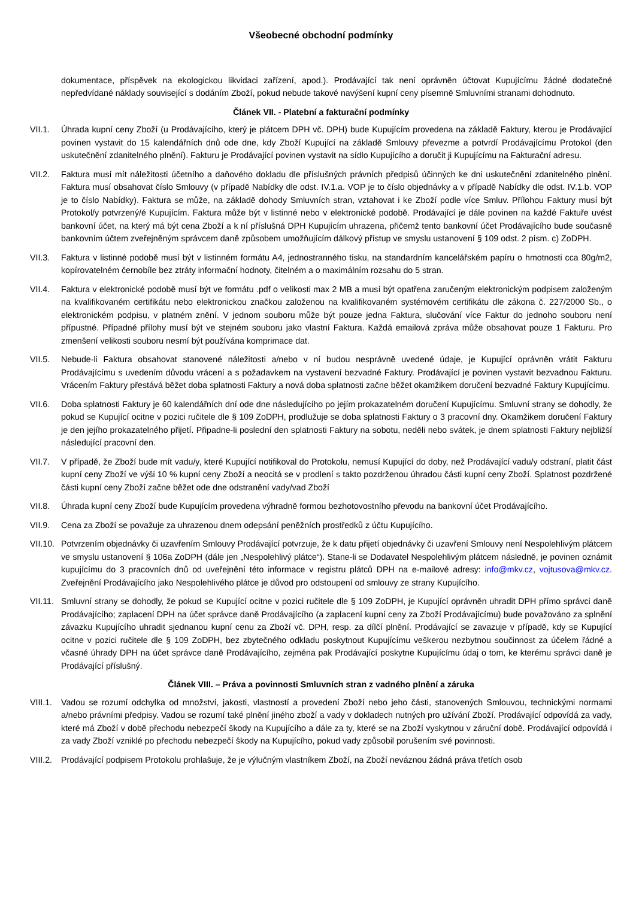Všeobecné obchodní podmínky
dokumentace, příspěvek na ekologickou likvidaci zařízení, apod.). Prodávající tak není oprávněn účtovat Kupujícímu žádné dodatečné nepředvídané náklady související s dodáním Zboží, pokud nebude takové navýšení kupní ceny písemně Smluvními stranami dohodnuto.
Článek VII. - Platební a fakturační podmínky
VII.1. Úhrada kupní ceny Zboží (u Prodávajícího, který je plátcem DPH vč. DPH) bude Kupujícím provedena na základě Faktury, kterou je Prodávající povinen vystavit do 15 kalendářních dnů ode dne, kdy Zboží Kupující na základě Smlouvy převezme a potvrdí Prodávajícímu Protokol (den uskutečnění zdanitelného plnění). Fakturu je Prodávající povinen vystavit na sídlo Kupujícího a doručit ji Kupujícímu na Fakturační adresu.
VII.2. Faktura musí mít náležitosti účetního a daňového dokladu dle příslušných právních předpisů účinných ke dni uskutečnění zdanitelného plnění. Faktura musí obsahovat číslo Smlouvy (v případě Nabídky dle odst. IV.1.a. VOP je to číslo objednávky a v případě Nabídky dle odst. IV.1.b. VOP je to číslo Nabídky). Faktura se může, na základě dohody Smluvních stran, vztahovat i ke Zboží podle více Smluv. Přílohou Faktury musí být Protokol/y potvrzený/é Kupujícím. Faktura může být v listinné nebo v elektronické podobě. Prodávající je dále povinen na každé Faktuře uvést bankovní účet, na který má být cena Zboží a k ní příslušná DPH Kupujícím uhrazena, přičemž tento bankovní účet Prodávajícího bude současně bankovním účtem zveřejněným správcem daně způsobem umožňujícím dálkový přístup ve smyslu ustanovení § 109 odst. 2 písm. c) ZoDPH.
VII.3. Faktura v listinné podobě musí být v listinném formátu A4, jednostranného tisku, na standardním kancelářském papíru o hmotnosti cca 80g/m2, kopírovatelném černobíle bez ztráty informační hodnoty, čitelném a o maximálním rozsahu do 5 stran.
VII.4. Faktura v elektronické podobě musí být ve formátu .pdf o velikosti max 2 MB a musí být opatřena zaručeným elektronickým podpisem založeným na kvalifikovaném certifikátu nebo elektronickou značkou založenou na kvalifikovaném systémovém certifikátu dle zákona č. 227/2000 Sb., o elektronickém podpisu, v platném znění. V jednom souboru může být pouze jedna Faktura, slučování více Faktur do jednoho souboru není přípustné. Případné přílohy musí být ve stejném souboru jako vlastní Faktura. Každá emailová zpráva může obsahovat pouze 1 Fakturu. Pro zmenšení velikosti souboru nesmí být používána komprimace dat.
VII.5. Nebude-li Faktura obsahovat stanovené náležitosti a/nebo v ní budou nesprávně uvedené údaje, je Kupující oprávněn vrátit Fakturu Prodávajícímu s uvedením důvodu vrácení a s požadavkem na vystavení bezvadné Faktury. Prodávající je povinen vystavit bezvadnou Fakturu. Vrácením Faktury přestává běžet doba splatnosti Faktury a nová doba splatnosti začne běžet okamžikem doručení bezvadné Faktury Kupujícímu.
VII.6. Doba splatnosti Faktury je 60 kalendářních dní ode dne následujícího po jejím prokazatelném doručení Kupujícímu. Smluvní strany se dohodly, že pokud se Kupující ocitne v pozici ručitele dle § 109 ZoDPH, prodlužuje se doba splatnosti Faktury o 3 pracovní dny. Okamžikem doručení Faktury je den jejího prokazatelného přijetí. Připadne-li poslední den splatnosti Faktury na sobotu, neděli nebo svátek, je dnem splatnosti Faktury nejbližší následující pracovní den.
VII.7. V případě, že Zboží bude mít vadu/y, které Kupující notifikoval do Protokolu, nemusí Kupující do doby, než Prodávající vadu/y odstraní, platit část kupní ceny Zboží ve výši 10 % kupní ceny Zboží a neocitá se v prodlení s takto pozdrženou úhradou části kupní ceny Zboží. Splatnost pozdržené části kupní ceny Zboží začne běžet ode dne odstranění vady/vad Zboží
VII.8. Úhrada kupní ceny Zboží bude Kupujícím provedena výhradně formou bezhotovostního převodu na bankovní účet Prodávajícího.
VII.9. Cena za Zboží se považuje za uhrazenou dnem odepsání peněžních prostředků z účtu Kupujícího.
VII.10.
Potvrzením objednávky či uzavřením Smlouvy Prodávající potvrzuje, že k datu přijetí objednávky či uzavření Smlouvy není Nespolehlivým plátcem ve smyslu ustanovení § 106a ZoDPH (dále jen „Nespolehlivý plátce“). Stane-li se Dodavatel Nespolehlivým plátcem následně, je povinen oznámit kupujícímu do 3 pracovních dnů od uveřejnění této informace v registru plátců DPH na e-mailové adresy: info@mkv.cz, vojtusova@mkv.cz. Zveřejnění Prodávajícího jako Nespolehlivého plátce je důvod pro odstoupení od smlouvy ze strany Kupujícího.
VII.11.
Smluvní strany se dohodly, že pokud se Kupující ocitne v pozici ručitele dle § 109 ZoDPH, je Kupující oprávněn uhradit DPH přímo správci daně Prodávajícího; zaplacení DPH na účet správce daně Prodávajícího (a zaplacení kupní ceny za Zboží Prodávajícímu) bude považováno za splnění závazku Kupujícího uhradit sjednanou kupní cenu za Zboží vč. DPH, resp. za dílčí plnění. Prodávající se zavazuje v případě, kdy se Kupující ocitne v pozici ručitele dle § 109 ZoDPH, bez zbytečného odkladu poskytnout Kupujícímu veškerou nezbytnou součinnost za účelem řádné a včasné úhrady DPH na účet správce daně Prodávajícího, zejména pak Prodávající poskytne Kupujícímu údaj o tom, ke kterému správci daně je Prodávající příslušný.
Článek VIII. – Práva a povinnosti Smluvních stran z vadného plnění a záruka
VIII.1.
Vadou se rozumí odchylka od množství, jakosti, vlastností a provedení Zboží nebo jeho části, stanovených Smlouvou, technickými normami a/nebo právními předpisy. Vadou se rozumí také plnění jiného zboží a vady v dokladech nutných pro užívání Zboží. Prodávající odpovídá za vady, které má Zboží v době přechodu nebezpečí škody na Kupujícího a dále za ty, které se na Zboží vyskytnou v záruční době. Prodávající odpovídá i za vady Zboží vzniklé po přechodu nebezpečí škody na Kupujícího, pokud vady způsobil porušením své povinnosti.
VIII.2.
Prodávající podpisem Protokolu prohlašuje, že je výlučným vlastníkem Zboží, na Zboží neváznou žádná práva třetích osob